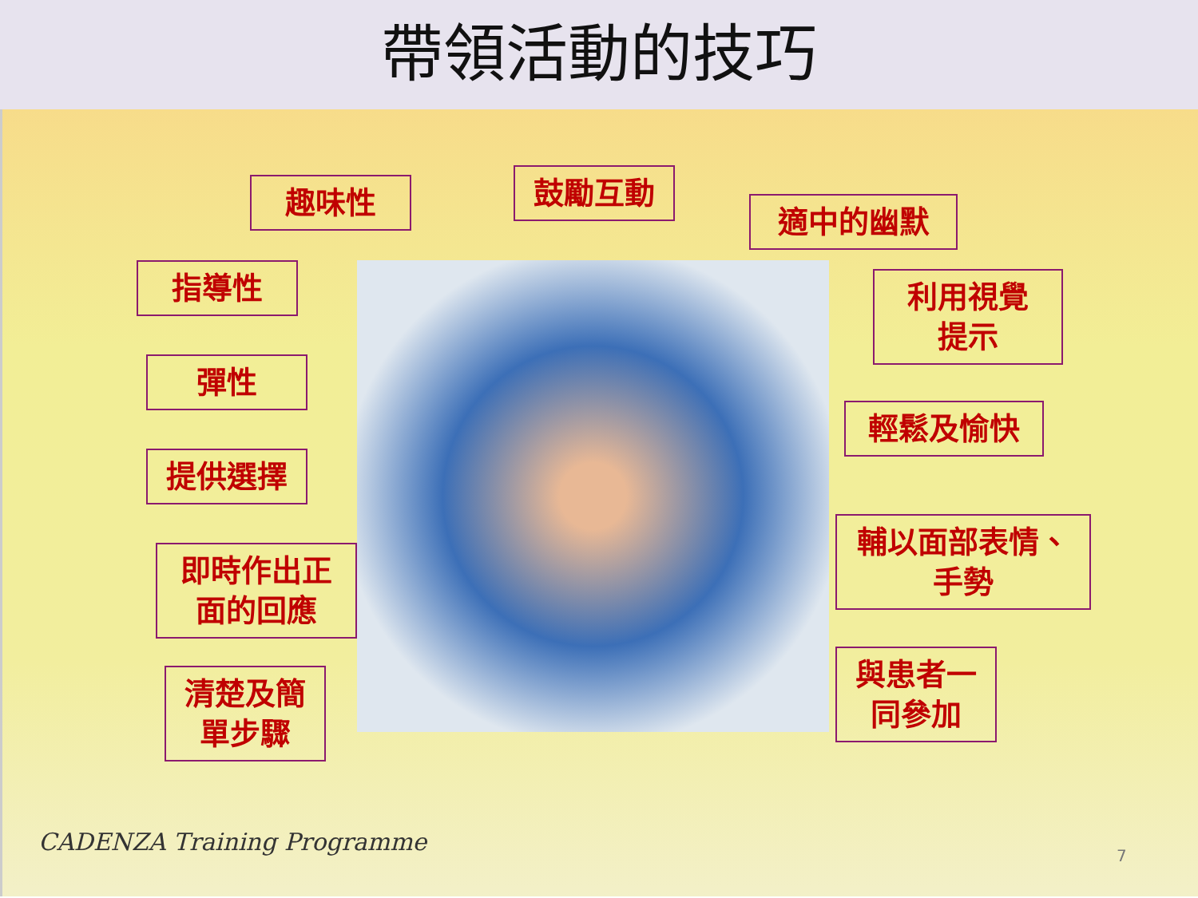帶領活動的技巧
趣味性 鼓勵互動
適中的幽默
指導性
利用視覺
提示
彈性
輕鬆及愉快
提供選擇
即時作出正
面的回應
輔以面部表情、
手勢
清楚及簡
單步驟
與患者一
同參加
CADENZA Training Programme 7